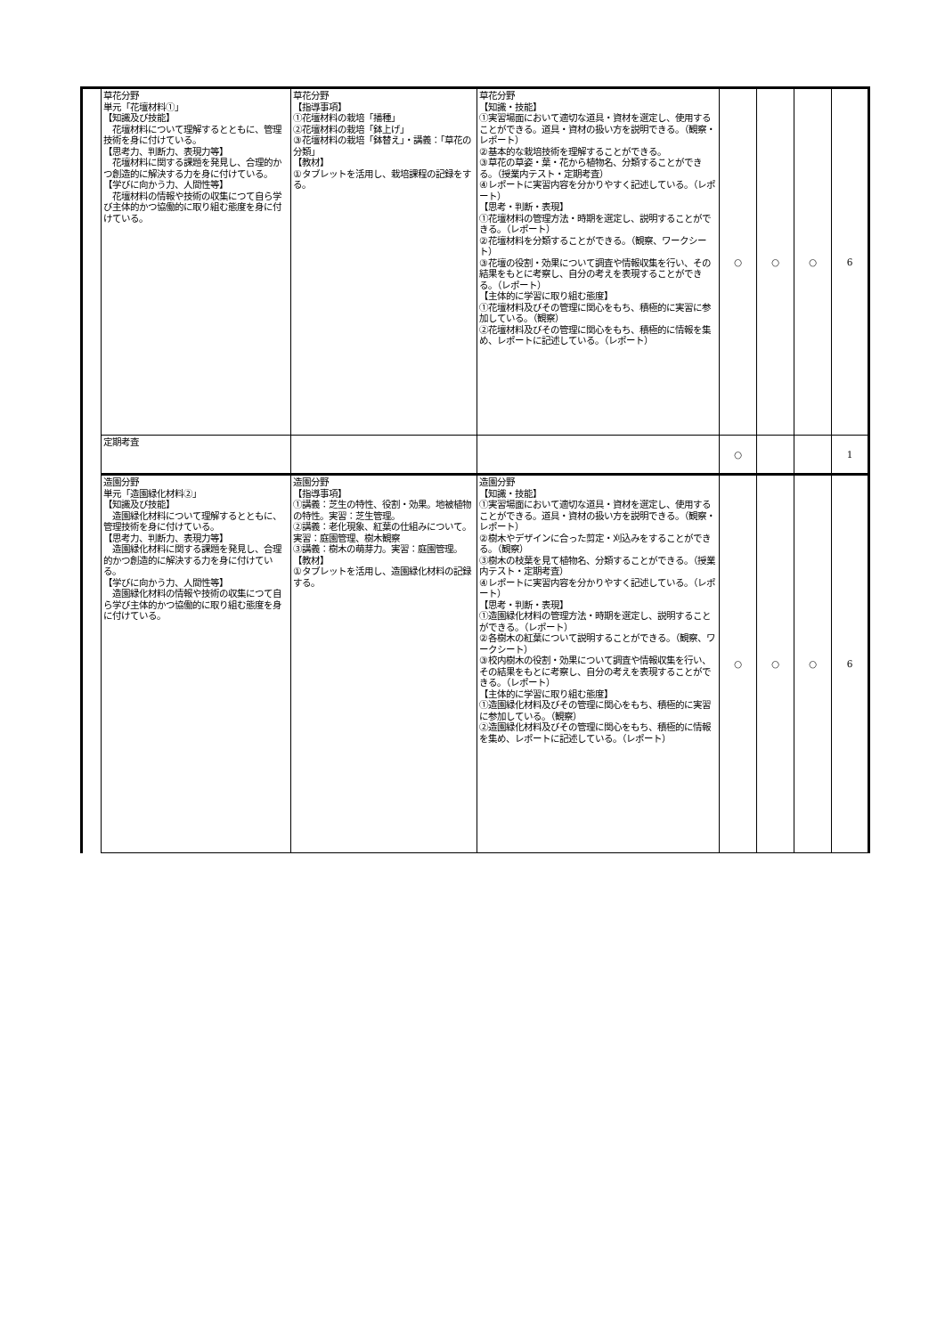| | 草花分野 単元「花壇材料①」 【知識及び技能】 花壇材料について理解するとともに、管理技術を身に付けている。 【思考力、判断力、表現力等】 花壇材料に関する課題を発見し、合理的かつ創造的に解決する力を身に付けている。 【学びに向かう力、人間性等】 花壇材料の情報や技術の収集につて自ら学び主体的かつ協働的に取り組む態度を身に付けている。 | 草花分野 【指導事項】 ①花壇材料の栽培「播種」 ②花壇材料の栽培「鉢上げ」 ③花壇材料の栽培「鉢替え」・講義：「草花の分類」 【教材】 ①タブレットを活用し、栽培課程の記録をする。 | 草花分野 【知識・技能】 ①実習場面において適切な道具・資材を選定し、使用することができる。道具・資材の扱い方を説明できる。（観察・レポート） ②基本的な栽培技術を理解することができる。 ③草花の草姿・葉・花から植物名、分類することができる。（授業内テスト・定期考査） ④レポートに実習内容を分かりやすく記述している。（レポート） 【思考・判断・表現】 ①花壇材料の管理方法・時期を選定し、説明することができる。（レポート） ②花壇材料を分類することができる。（観察、ワークシート） ③花壇の役割・効果について調査や情報収集を行い、その結果をもとに考察し、自分の考えを表現することができる。（レポート） 【主体的に学習に取り組む態度】 ①花壇材料及びその管理に関心をもち、積極的に実習に参加している。（観察） ②花壇材料及びその管理に関心をもち、積極的に情報を集め、レポートに記述している。（レポート） | ○ | ○ | ○ | 6 |
| | 定期考査 | | | ○ | | | 1 |
| | 造園分野 単元「造園緑化材料②」 【知識及び技能】 造園緑化材料について理解するとともに、管理技術を身に付けている。 【思考力、判断力、表現力等】 造園緑化材料に関する課題を発見し、合理的かつ創造的に解決する力を身に付けている。 【学びに向かう力、人間性等】 造園緑化材料の情報や技術の収集につて自ら学び主体的かつ協働的に取り組む態度を身に付けている。 | 造園分野 【指導事項】 ①講義：芝生の特性、役割・効果。地被植物の特性。実習：芝生管理。 ②講義：老化現象、紅葉の仕組みについて。実習：庭園管理、樹木観察 ③講義：樹木の萌芽力。実習：庭園管理。 【教材】 ①タブレットを活用し、造園緑化材料の記録する。 | 造園分野 【知識・技能】 ①実習場面において適切な道具・資材を選定し、使用することができる。道具・資材の扱い方を説明できる。（観察・レポート） ②樹木やデザインに合った剪定・刈込みをすることができる。（観察） ③樹木の枝葉を見て植物名、分類することができる。（授業内テスト・定期考査） ④レポートに実習内容を分かりやすく記述している。（レポート） 【思考・判断・表現】 ①造園緑化材料の管理方法・時期を選定し、説明することができる。（レポート） ②各樹木の紅葉について説明することができる。（観察、ワークシート） ③校内樹木の役割・効果について調査や情報収集を行い、その結果をもとに考察し、自分の考えを表現することができる。（レポート） 【主体的に学習に取り組む態度】 ①造園緑化材料及びその管理に関心をもち、積極的に実習に参加している。（観察） ②造園緑化材料及びその管理に関心をもち、積極的に情報を集め、レポートに記述している。（レポート） | ○ | ○ | ○ | 6 |